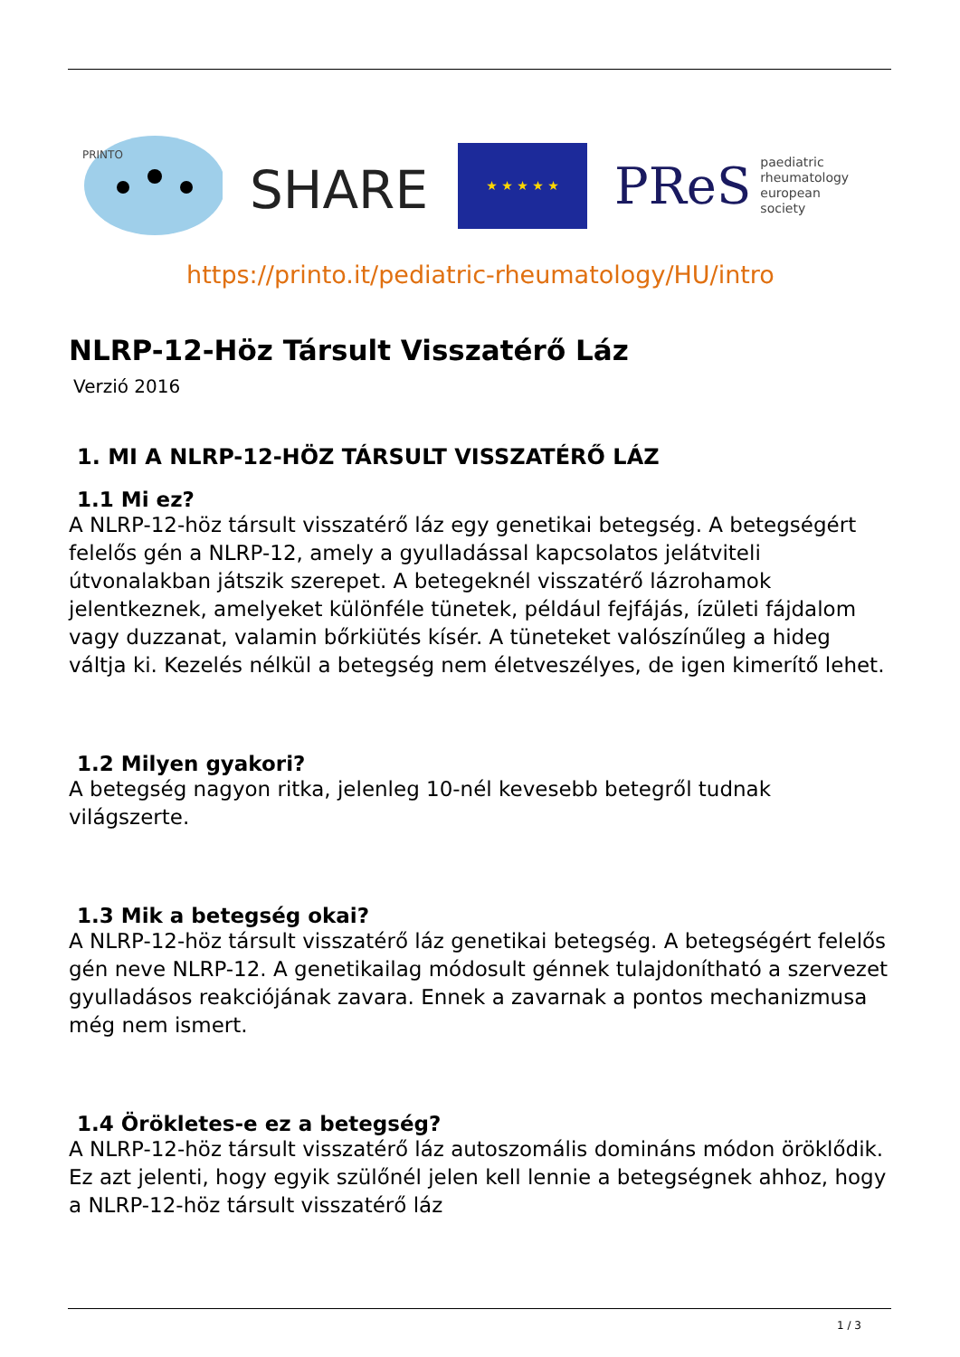PRINTO
SHARE
★ ★ ★ ★ ★
PReS paediatric
rheumatology
european
society
https://printo.it/pediatric-rheumatology/HU/intro
NLRP-12-Höz Társult Visszatérő Láz
Verzió 2016
1. MI A NLRP-12-HÖZ TÁRSULT VISSZATÉRŐ LÁZ
1.1 Mi ez?
A NLRP-12-höz társult visszatérő láz egy genetikai betegség. A betegségért felelős gén a NLRP-12, amely a gyulladással kapcsolatos jelátviteli útvonalakban játszik szerepet. A betegeknél visszatérő lázrohamok jelentkeznek, amelyeket különféle tünetek, például fejfájás, ízületi fájdalom vagy duzzanat, valamin bőrkiütés kísér. A tüneteket valószínűleg a hideg váltja ki. Kezelés nélkül a betegség nem életveszélyes, de igen kimerítő lehet.
1.2 Milyen gyakori?
A betegség nagyon ritka, jelenleg 10-nél kevesebb betegről tudnak világszerte.
1.3 Mik a betegség okai?
A NLRP-12-höz társult visszatérő láz genetikai betegség. A betegségért felelős gén neve NLRP-12. A genetikailag módosult génnek tulajdonítható a szervezet gyulladásos reakciójának zavara. Ennek a zavarnak a pontos mechanizmusa még nem ismert.
1.4 Örökletes-e ez a betegség?
A NLRP-12-höz társult visszatérő láz autoszomális domináns módon öröklődik. Ez azt jelenti, hogy egyik szülőnél jelen kell lennie a betegségnek ahhoz, hogy a NLRP-12-höz társult visszatérő láz
1 / 3